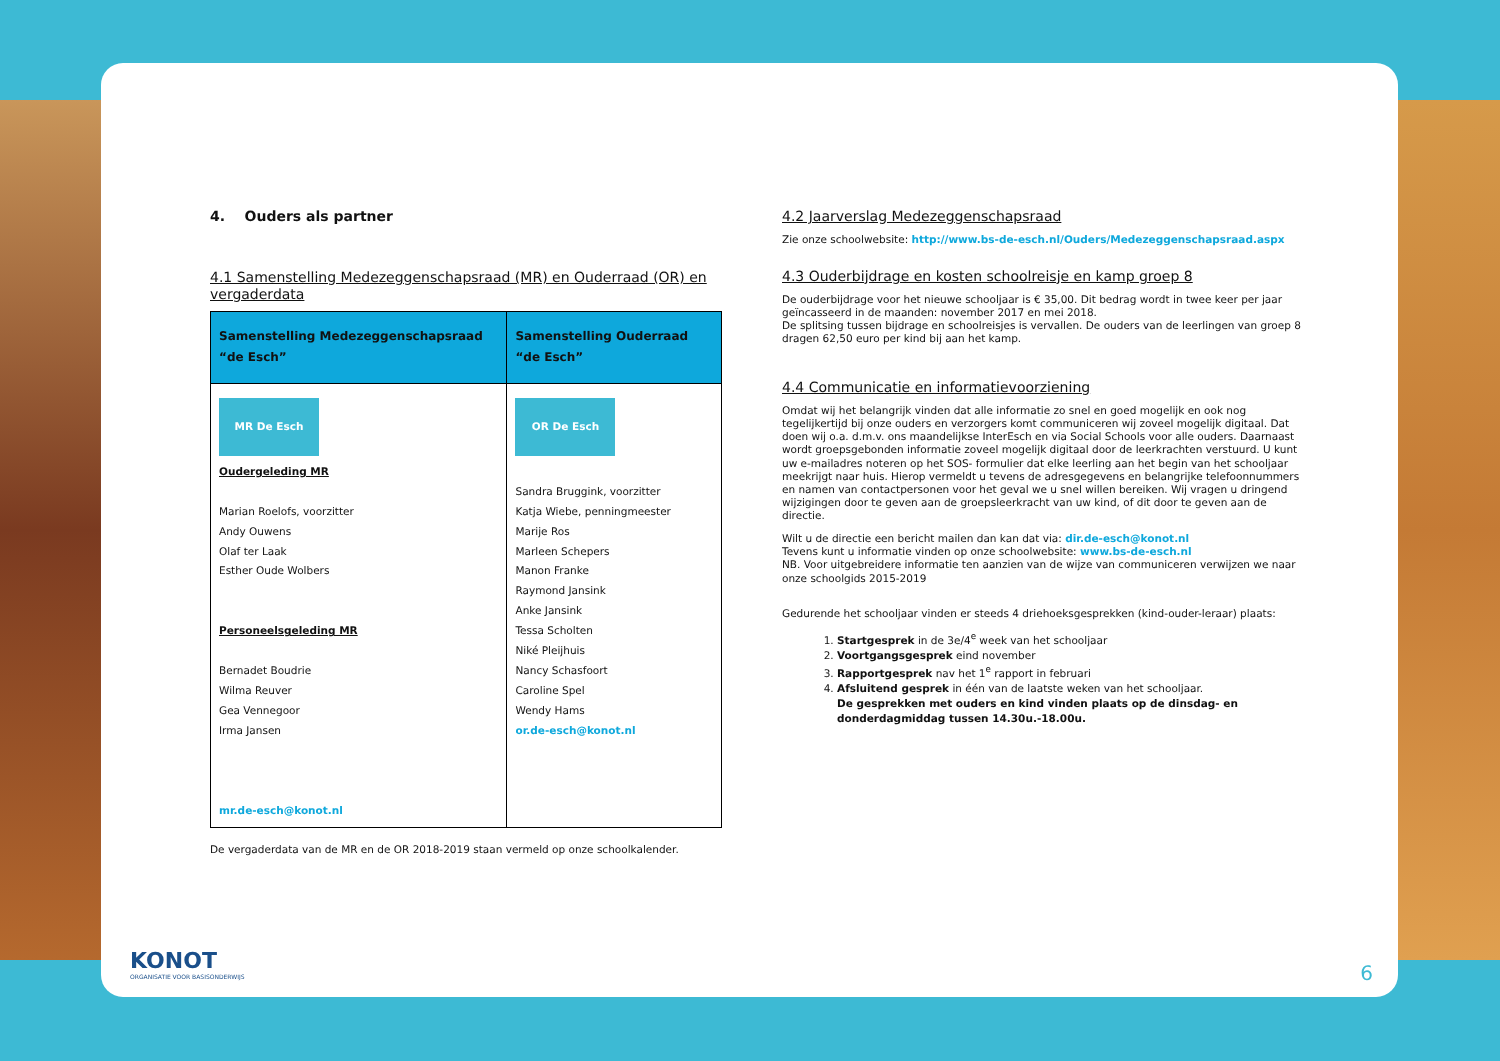4. Ouders als partner
4.1 Samenstelling Medezeggenschapsraad (MR) en Ouderraad (OR) en vergaderdata
| Samenstelling Medezeggenschapsraad “de Esch” | Samenstelling Ouderraad “de Esch” |
| --- | --- |
| MR De Esch Oudergeleding MR Marian Roelofs, voorzitter Andy Ouwens Olaf ter Laak Esther Oude Wolbers Personeelsgeleding MR Bernadet Boudrie Wilma Reuver Gea Vennegoor Irma Jansen mr.de-esch@konot.nl | OR De Esch Sandra Bruggink, voorzitter Katja Wiebe, penningmeester Marije Ros Marleen Schepers Manon Franke Raymond Jansink Anke Jansink Tessa Scholten Niké Pleijhuis Nancy Schasfoort Caroline Spel Wendy Hams or.de-esch@konot.nl |
De vergaderdata van de MR en de OR 2018-2019 staan vermeld op onze schoolkalender.
4.2 Jaarverslag Medezeggenschapsraad
Zie onze schoolwebsite: http://www.bs-de-esch.nl/Ouders/Medezeggenschapsraad.aspx
4.3 Ouderbijdrage en kosten schoolreisje en kamp groep 8
De ouderbijdrage voor het nieuwe schooljaar is € 35,00. Dit bedrag wordt in twee keer per jaar geïncasseerd in de maanden: november 2017 en mei 2018.
De splitsing tussen bijdrage en schoolreisjes is vervallen. De ouders van de leerlingen van groep 8 dragen 62,50 euro per kind bij aan het kamp.
4.4 Communicatie en informatievoorziening
Omdat wij het belangrijk vinden dat alle informatie zo snel en goed mogelijk en ook nog tegelijkertijd bij onze ouders en verzorgers komt communiceren wij zoveel mogelijk digitaal. Dat doen wij o.a. d.m.v. ons maandelijkse InterEsch en via Social Schools voor alle ouders. Daarnaast wordt groepsgebonden informatie zoveel mogelijk digitaal door de leerkrachten verstuurd. U kunt uw e-mailadres noteren op het SOS- formulier dat elke leerling aan het begin van het schooljaar meekrijgt naar huis. Hierop vermeldt u tevens de adresgegevens en belangrijke telefoonnummers en namen van contactpersonen voor het geval we u snel willen bereiken. Wij vragen u dringend wijzigingen door te geven aan de groepsleerkracht van uw kind, of dit door te geven aan de directie.
Wilt u de directie een bericht mailen dan kan dat via: dir.de-esch@konot.nl
Tevens kunt u informatie vinden op onze schoolwebsite: www.bs-de-esch.nl
NB. Voor uitgebreidere informatie ten aanzien van de wijze van communiceren verwijzen we naar onze schoolgids 2015-2019
Gedurende het schooljaar vinden er steeds 4 driehoeksgesprekken (kind-ouder-leraar) plaats:
1. Startgesprek in de 3e/4<sup>e</sup> week van het schooljaar
2. Voortgangsgesprek eind november
3. Rapportgesprek nav het 1<sup>e</sup> rapport in februari
4. Afsluitend gesprek in één van de laatste weken van het schooljaar.
De gesprekken met ouders en kind vinden plaats op de dinsdag- en donderdagmiddag tussen 14.30u.-18.00u.
6
KONOT
ORGANISATIE VOOR BASISONDERWIJS